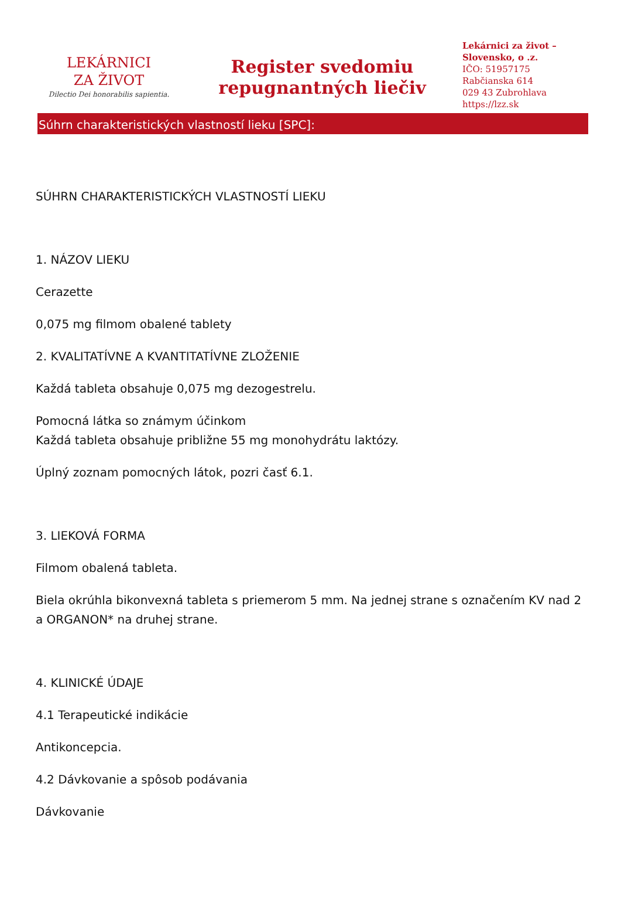LEKÁRNICI
ZA ŽIVOT
Dilectio Dei honorabilis sapientia.
Register svedomiu
repugnantných liečiv
Lekárnici za život –
Slovensko, o .z.
IČO: 51957175
Rabčianska 614
029 43 Zubrohlava
https://lzz.sk
Súhrn charakteristických vlastností lieku [SPC]:
SÚHRN CHARAKTERISTICKÝCH VLASTNOSTÍ LIEKU
1. NÁZOV LIEKU
Cerazette
0,075 mg filmom obalené tablety
2. KVALITATÍVNE A KVANTITATÍVNE ZLOŽENIE
Každá tableta obsahuje 0,075 mg dezogestrelu.
Pomocná látka so známym účinkom
Každá tableta obsahuje približne 55 mg monohydrátu laktózy.
Úplný zoznam pomocných látok, pozri časť 6.1.
3. LIEKOVÁ FORMA
Filmom obalená tableta.
Biela okrúhla bikonvexná tableta s priemerom 5 mm. Na jednej strane s označením KV nad 2 a ORGANON* na druhej strane.
4. KLINICKÉ ÚDAJE
4.1 Terapeutické indikácie
Antikoncepcia.
4.2 Dávkovanie a spôsob podávania
Dávkovanie